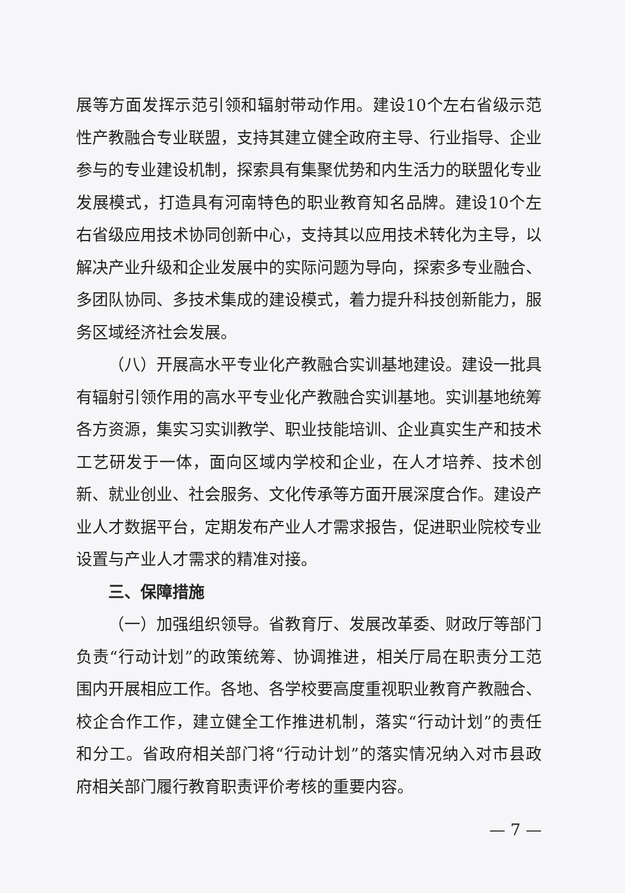展等方面发挥示范引领和辐射带动作用。建设10个左右省级示范性产教融合专业联盟，支持其建立健全政府主导、行业指导、企业参与的专业建设机制，探索具有集聚优势和内生活力的联盟化专业发展模式，打造具有河南特色的职业教育知名品牌。建设10个左右省级应用技术协同创新中心，支持其以应用技术转化为主导，以解决产业升级和企业发展中的实际问题为导向，探索多专业融合、多团队协同、多技术集成的建设模式，着力提升科技创新能力，服务区域经济社会发展。
（八）开展高水平专业化产教融合实训基地建设。建设一批具有辐射引领作用的高水平专业化产教融合实训基地。实训基地统筹各方资源，集实习实训教学、职业技能培训、企业真实生产和技术工艺研发于一体，面向区域内学校和企业，在人才培养、技术创新、就业创业、社会服务、文化传承等方面开展深度合作。建设产业人才数据平台，定期发布产业人才需求报告，促进职业院校专业设置与产业人才需求的精准对接。
三、保障措施
（一）加强组织领导。省教育厅、发展改革委、财政厅等部门负责“行动计划”的政策统筹、协调推进，相关厅局在职责分工范围内开展相应工作。各地、各学校要高度重视职业教育产教融合、校企合作工作，建立健全工作推进机制，落实“行动计划”的责任和分工。省政府相关部门将“行动计划”的落实情况纳入对市县政府相关部门履行教育职责评价考核的重要内容。
— 7 —